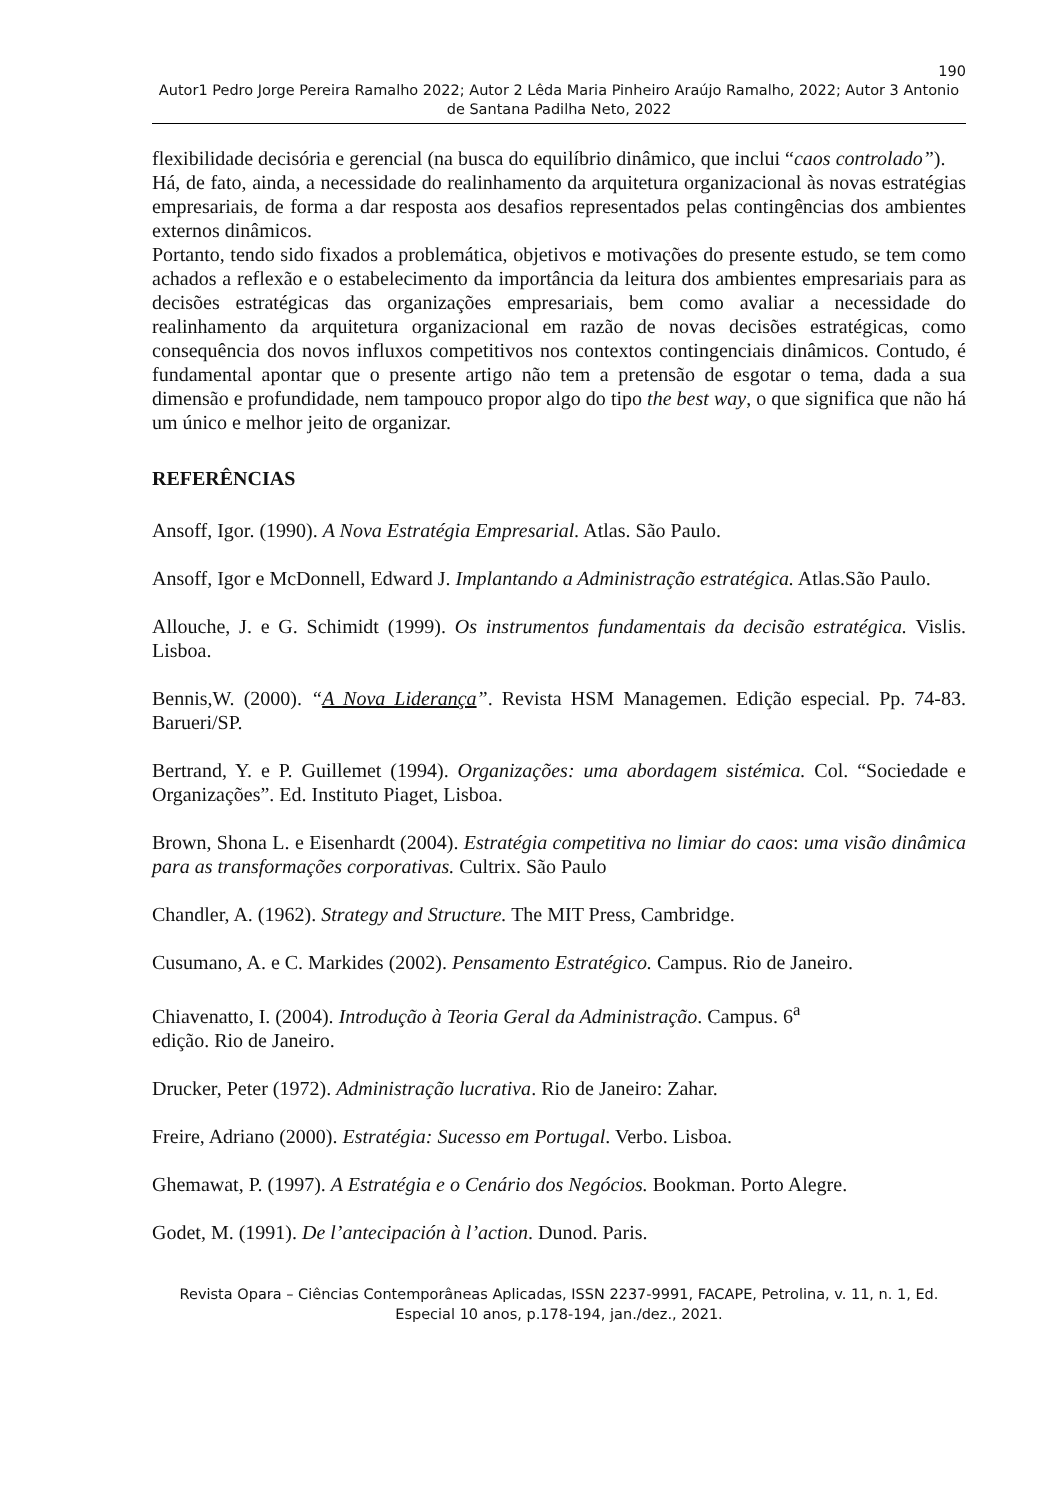190
Autor1 Pedro Jorge Pereira Ramalho 2022; Autor 2 Lêda Maria Pinheiro Araújo Ramalho, 2022; Autor 3 Antonio de Santana Padilha Neto, 2022
flexibilidade decisória e gerencial (na busca do equilíbrio dinâmico, que inclui “caos controlado”).
Há, de fato, ainda, a necessidade do realinhamento da arquitetura organizacional às novas estratégias empresariais, de forma a dar resposta aos desafios representados pelas contingências dos ambientes externos dinâmicos.
Portanto, tendo sido fixados a problemática, objetivos e motivações do presente estudo, se tem como achados a reflexão e o estabelecimento da importância da leitura dos ambientes empresariais para as decisões estratégicas das organizações empresariais, bem como avaliar a necessidade do realinhamento da arquitetura organizacional em razão de novas decisões estratégicas, como consequência dos novos influxos competitivos nos contextos contingenciais dinâmicos. Contudo, é fundamental apontar que o presente artigo não tem a pretensão de esgotar o tema, dada a sua dimensão e profundidade, nem tampouco propor algo do tipo the best way, o que significa que não há um único e melhor jeito de organizar.
REFERÊNCIAS
Ansoff, Igor. (1990). A Nova Estratégia Empresarial. Atlas. São Paulo.
Ansoff, Igor e McDonnell, Edward J. Implantando a Administração estratégica. Atlas.São Paulo.
Allouche, J. e G. Schimidt (1999). Os instrumentos fundamentais da decisão estratégica. Vislis. Lisboa.
Bennis,W. (2000). “A Nova Liderança”. Revista HSM Managemen. Edição especial. Pp. 74-83. Barueri/SP.
Bertrand, Y. e P. Guillemet (1994). Organizações: uma abordagem sistémica. Col. “Sociedade e Organizações”. Ed. Instituto Piaget, Lisboa.
Brown, Shona L. e Eisenhardt (2004). Estratégia competitiva no limiar do caos: uma visão dinâmica para as transformações corporativas. Cultrix. São Paulo
Chandler, A. (1962). Strategy and Structure. The MIT Press, Cambridge.
Cusumano, A. e C. Markides (2002). Pensamento Estratégico. Campus. Rio de Janeiro.
Chiavenatto, I. (2004). Introdução à Teoria Geral da Administração. Campus. 6<sup>a</sup>
edição. Rio de Janeiro.
Drucker, Peter (1972). Administração lucrativa. Rio de Janeiro: Zahar.
Freire, Adriano (2000). Estratégia: Sucesso em Portugal. Verbo. Lisboa.
Ghemawat, P. (1997). A Estratégia e o Cenário dos Negócios. Bookman. Porto Alegre.
Godet, M. (1991). De l’antecipación à l’action. Dunod. Paris.
Revista Opara – Ciências Contemporâneas Aplicadas, ISSN 2237-9991, FACAPE, Petrolina, v. 11, n. 1, Ed. Especial 10 anos, p.178-194, jan./dez., 2021.